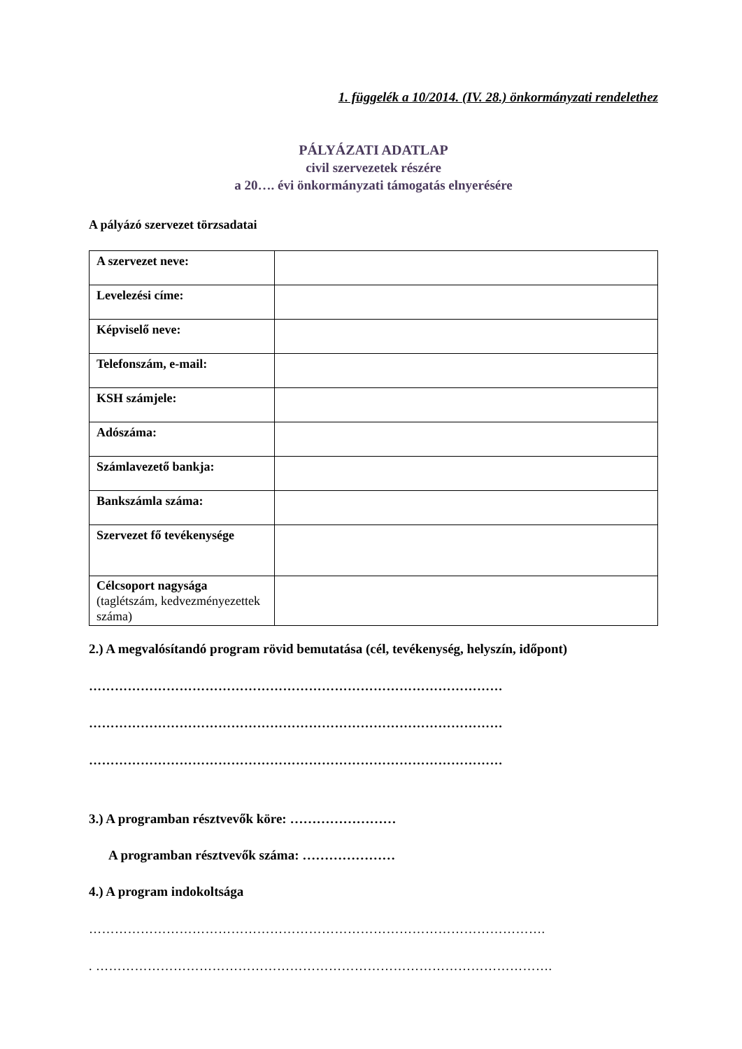1. függelék a 10/2014. (IV. 28.) önkormányzati rendelethez
PÁLYÁZATI ADATLAP
civil szervezetek részére
a 20…. évi önkormányzati támogatás elnyerésére
A pályázó szervezet törzsadatai
| A szervezet neve: | |
| Levelezési címe: | |
| Képviselő neve: | |
| Telefonszám, e-mail: | |
| KSH számjele: | |
| Adószáma: | |
| Számlavezető bankja: | |
| Bankszámla száma: | |
| Szervezet fő tevékenysége | |
| Célcsoport nagysága (taglétszám, kedvezményezettek száma) | |
2.) A megvalósítandó program rövid bemutatása (cél, tevékenység, helyszín, időpont)
……………………………………………………………………………………
……………………………………………………………………………………
……………………………………………………………………………………
3.) A programban résztvevők köre: ……………………
A programban résztvevők száma: …………………
4.) A program indokoltsága
…………………………………………………………………………………………….
. …………………………………………………………………………………………….